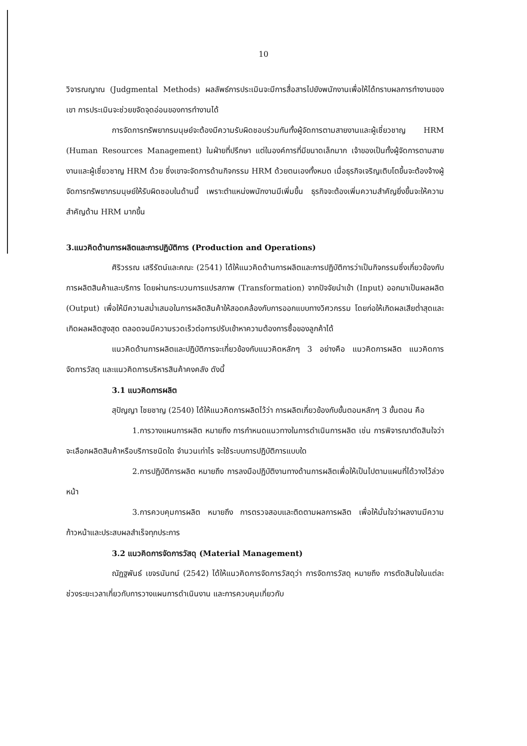10
วิจารณญาณ (Judgmental Methods) ผลลัพธ์การประเมินจะมีการสื่อสารไปยังพนักงานเพื่อให้ได้ทราบผลการทำงานของเขา การประเมินจะช่วยขจัดจุดอ่อนของการทำงานได้
การจัดการทรัพยากรมนุษย์จะต้องมีความรับผิดชอบร่วมกันทั้งผู้จัดการตามสายงานและผู้เชี่ยวชาญ HRM (Human Resources Management) ในฝ่ายที่ปรึกษา แต่ในองค์การที่มีขนาดเล็กมาก เจ้าของเป็นทั้งผู้จัดการตามสายงานและผู้เชี่ยวชาญ HRM ด้วย ซึ่งเขาจะจัดการด้านกิจกรรม HRM ด้วยตนเองทั้งหมด เมื่อธุรกิจเจริญเติบโตขึ้นจะต้องจ้างผู้จัดการทรัพยากรมนุษย์ให้รับผิดชอบในด้านนี้ เพราะตำแหน่งพนักงานมีเพิ่มขึ้น ธุรกิจจะต้องเพิ่มความสำคัญยิ่งขึ้นจะให้ความสำคัญด้าน HRM มากขึ้น
3.แนวคิดด้านการผลิตและการปฏิบัติการ (Production and Operations)
ศิริวรรณ เสรีรัตน์และคณะ (2541) ได้ให้แนวคิดด้านการผลิตและการปฏิบัติการว่าเป็นกิจกรรมซึ่งเกี่ยวข้องกับการผลิตสินค้าและบริการ โดยผ่านกระบวนการแปรสภาพ (Transformation) จากปัจจัยนำเข้า (Input) ออกมาเป็นผลผลิต (Output) เพื่อให้มีความสม่ำเสมอในการผลิตสินค้าให้สอดคล้องกับการออกแบบทางวิศวกรรม โดยก่อให้เกิดผลเสียต่ำสุดและเกิดผลผลิตสูงสุด ตลอดจนมีความรวดเร็วต่อการปรับเข้าหาความต้องการซื้อของลูกค้าได้
แนวคิดด้านการผลิตและปฏิบัติการจะเกี่ยวข้องกับแนวคิดหลักๆ 3 อย่างคือ แนวคิดการผลิต แนวคิดการจัดการวัสดุ และแนวคิดการบริหารสินค้าคงคลัง ดังนี้
3.1 แนวคิดการผลิต
สุปัญญา ไชยชาญ (2540) ได้ให้แนวคิดการผลิตไว้ว่า การผลิตเกี่ยวข้องกับขั้นตอนหลักๆ 3 ขั้นตอน คือ
1.การวางแผนการผลิต หมายถึง การกำหนดแนวทางในการดำเนินการผลิต เช่น การพิจารณาตัดสินใจว่าจะเลือกผลิตสินค้าหรือบริการชนิดใด จำนวนเท่าไร จะใช้ระบบการปฏิบัติการแบบใด
2.การปฏิบัติการผลิต หมายถึง การลงมือปฏิบัติงานทางด้านการผลิตเพื่อให้เป็นไปตามแผนที่ได้วางไว้ล่วงหน้า
3.การควบคุมการผลิต หมายถึง การตรวจสอบและติดตามผลการผลิต เพื่อให้มั่นใจว่าผลงานมีความก้าวหน้าและประสบผลสำเร็จทุกประการ
3.2 แนวคิดการจัดการวัสดุ (Material Management)
ณัฏฐพันธ์ เขจรนันทน์ (2542) ได้ให้แนวคิดการจัดการวัสดุว่า การจัดการวัสดุ หมายถึง การตัดสินใจในแต่ละช่วงระยะเวลาเกี่ยวกับการวางแผนการดำเนินงาน และการควบคุมเกี่ยวกับ